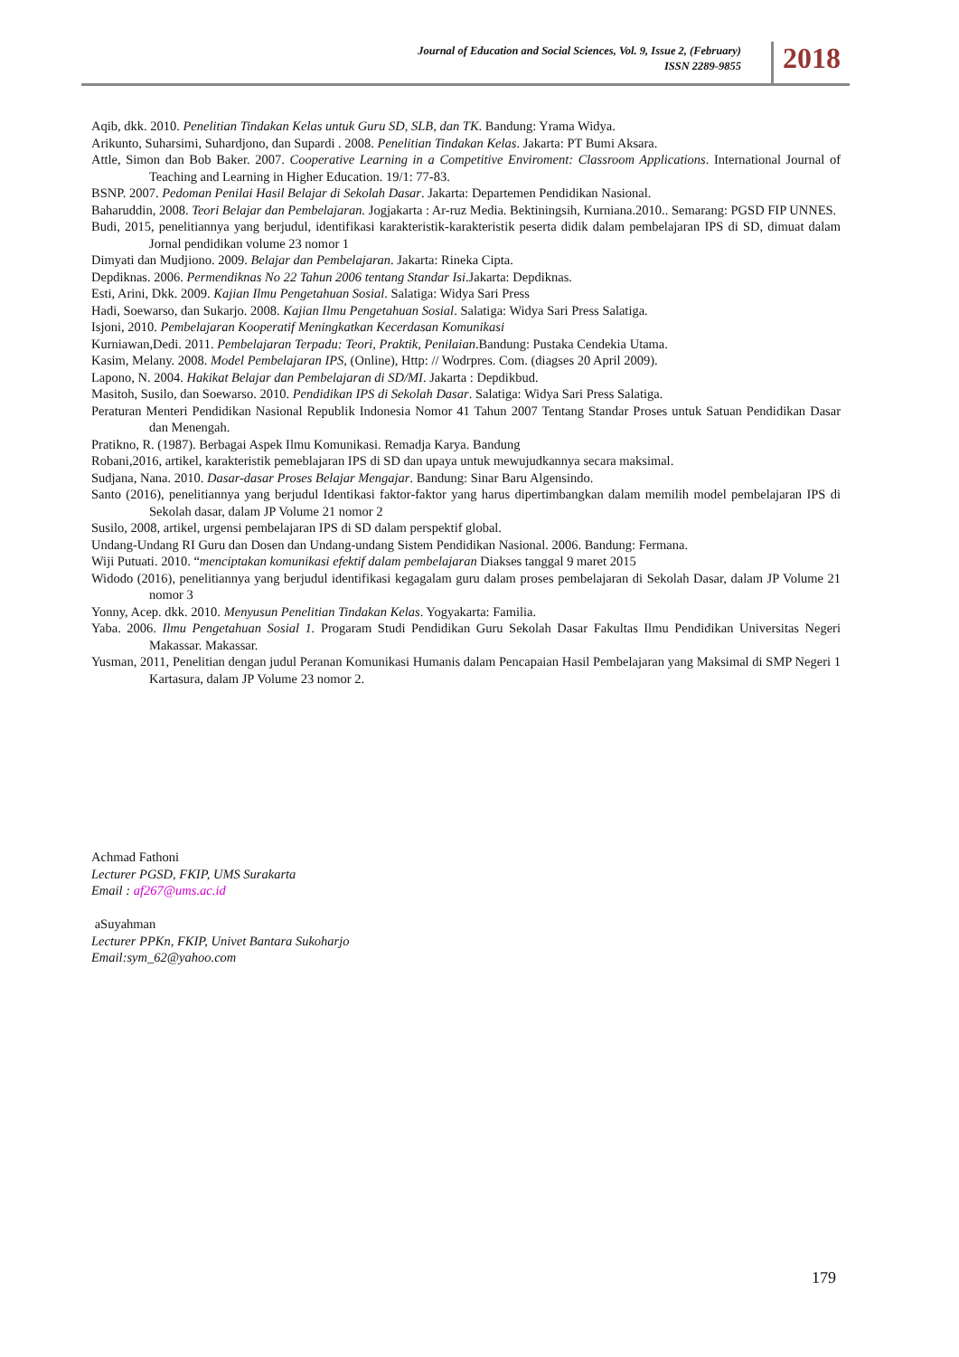Journal of Education and Social Sciences, Vol. 9, Issue 2, (February)
ISSN 2289-9855
2018
Aqib, dkk. 2010. Penelitian Tindakan Kelas untuk Guru SD, SLB, dan TK. Bandung: Yrama Widya.
Arikunto, Suharsimi, Suhardjono, dan Supardi . 2008. Penelitian Tindakan Kelas. Jakarta: PT Bumi Aksara.
Attle, Simon dan Bob Baker. 2007. Cooperative Learning in a Competitive Enviroment: Classroom Applications. International Journal of Teaching and Learning in Higher Education. 19/1: 77-83.
BSNP. 2007. Pedoman Penilai Hasil Belajar di Sekolah Dasar. Jakarta: Departemen Pendidikan Nasional.
Baharuddin, 2008. Teori Belajar dan Pembelajaran. Jogjakarta : Ar-ruz Media. Bektiningsih, Kurniana.2010.. Semarang: PGSD FIP UNNES.
Budi, 2015, penelitiannya yang berjudul, identifikasi karakteristik-karakteristik peserta didik dalam pembelajaran IPS di SD, dimuat dalam Jornal pendidikan volume 23 nomor 1
Dimyati dan Mudjiono. 2009. Belajar dan Pembelajaran. Jakarta: Rineka Cipta.
Depdiknas. 2006. Permendiknas No 22 Tahun 2006 tentang Standar Isi.Jakarta: Depdiknas.
Esti, Arini, Dkk. 2009. Kajian Ilmu Pengetahuan Sosial. Salatiga: Widya Sari Press
Hadi, Soewarso, dan Sukarjo. 2008. Kajian Ilmu Pengetahuan Sosial. Salatiga: Widya Sari Press Salatiga.
Isjoni, 2010. Pembelajaran Kooperatif Meningkatkan Kecerdasan Komunikasi
Kurniawan,Dedi. 2011. Pembelajaran Terpadu: Teori, Praktik, Penilaian.Bandung: Pustaka Cendekia Utama.
Kasim, Melany. 2008. Model Pembelajaran IPS, (Online), Http: // Wodrpres. Com. (diagses 20 April 2009).
Lapono, N. 2004. Hakikat Belajar dan Pembelajaran di SD/MI. Jakarta : Depdikbud.
Masitoh, Susilo, dan Soewarso. 2010. Pendidikan IPS di Sekolah Dasar. Salatiga: Widya Sari Press Salatiga.
Peraturan Menteri Pendidikan Nasional Republik Indonesia Nomor 41 Tahun 2007 Tentang Standar Proses untuk Satuan Pendidikan Dasar dan Menengah.
Pratikno, R. (1987). Berbagai Aspek Ilmu Komunikasi. Remadja Karya. Bandung
Robani,2016, artikel, karakteristik pemeblajaran IPS di SD dan upaya untuk mewujudkannya secara maksimal.
Sudjana, Nana. 2010. Dasar-dasar Proses Belajar Mengajar. Bandung: Sinar Baru Algensindo.
Santo (2016), penelitiannya yang berjudul Identikasi faktor-faktor yang harus dipertimbangkan dalam memilih model pembelajaran IPS di Sekolah dasar, dalam JP Volume 21 nomor 2
Susilo, 2008, artikel, urgensi pembelajaran IPS di SD dalam perspektif global.
Undang-Undang RI Guru dan Dosen dan Undang-undang Sistem Pendidikan Nasional. 2006. Bandung: Fermana.
Wiji Putuati. 2010. “menciptakan komunikasi efektif dalam pembelajaran Diakses tanggal 9 maret 2015
Widodo (2016), penelitiannya yang berjudul identifikasi kegagalam guru dalam proses pembelajaran di Sekolah Dasar, dalam JP Volume 21 nomor 3
Yonny, Acep. dkk. 2010. Menyusun Penelitian Tindakan Kelas. Yogyakarta: Familia.
Yaba. 2006. Ilmu Pengetahuan Sosial 1. Progaram Studi Pendidikan Guru Sekolah Dasar Fakultas Ilmu Pendidikan Universitas Negeri Makassar. Makassar.
Yusman, 2011, Penelitian dengan judul Peranan Komunikasi Humanis dalam Pencapaian Hasil Pembelajaran yang Maksimal di SMP Negeri 1 Kartasura, dalam JP Volume 23 nomor 2.
Achmad Fathoni
Lecturer PGSD, FKIP, UMS Surakarta
Email : af267@ums.ac.id
aSuyahman
Lecturer PPKn, FKIP, Univet Bantara Sukoharjo
Email:sym_62@yahoo.com
179